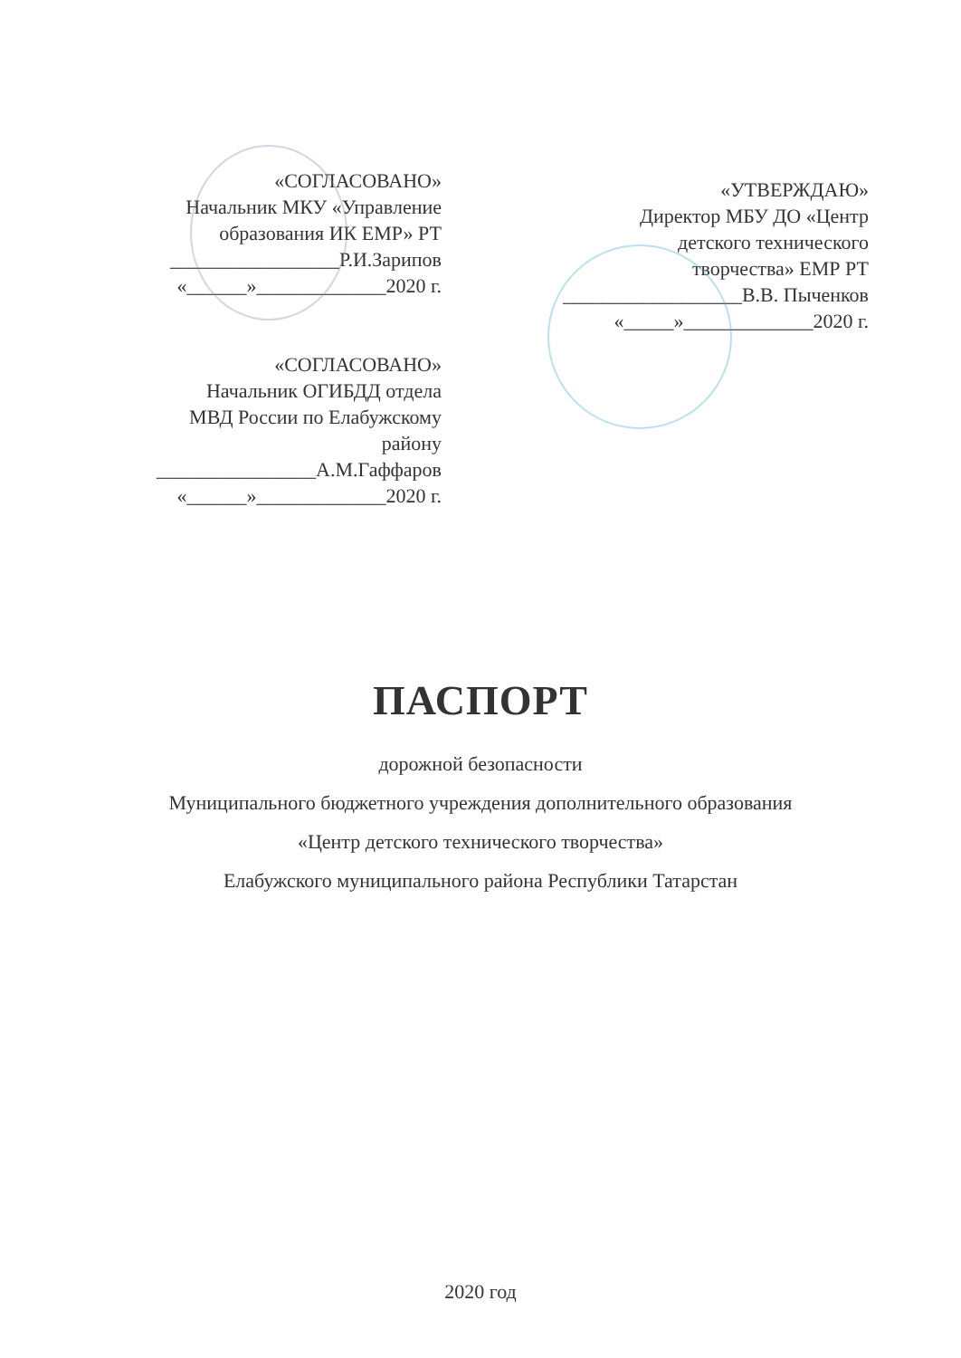«СОГЛАСОВАНО»
Начальник МКУ «Управление
образования ИК ЕМР» РТ
_________________Р.И.Зарипов
«______»_____________2020 г.
«СОГЛАСОВАНО»
Начальник ОГИБДД отдела
МВД России по Елабужскому
району
________________А.М.Гаффаров
«______»_____________2020 г.
«УТВЕРЖДАЮ»
Директор МБУ ДО «Центр
детского технического
творчества» ЕМР РТ
__________________В.В. Пыченков
«_____»_____________2020 г.
ПАСПОРТ
дорожной безопасности
Муниципального бюджетного учреждения дополнительного образования
«Центр детского технического творчества»
Елабужского муниципального района Республики Татарстан
2020 год